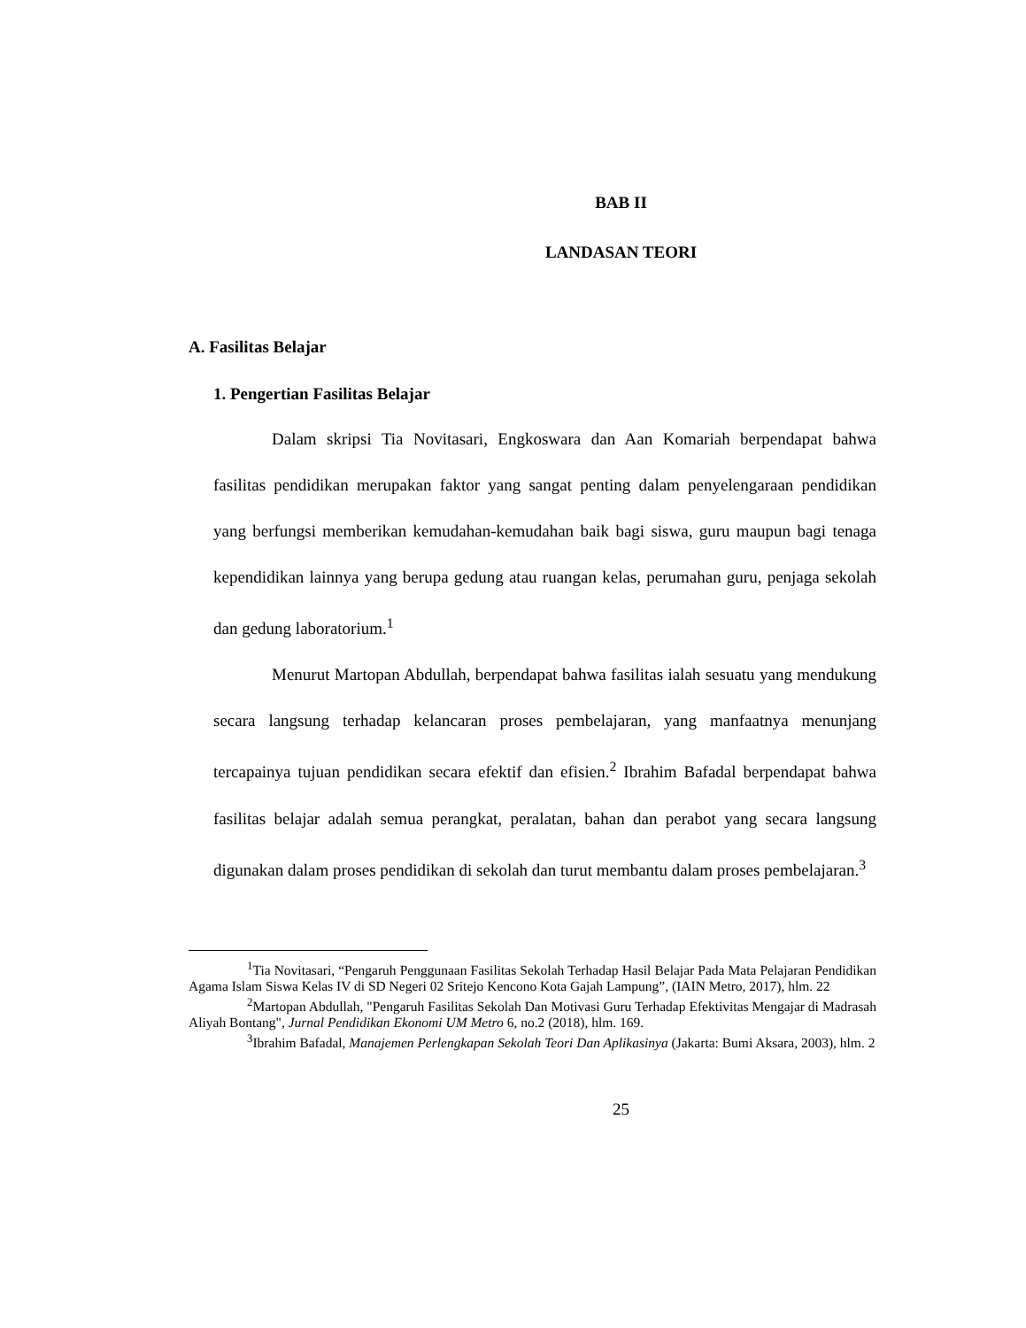BAB II
LANDASAN TEORI
A. Fasilitas Belajar
1. Pengertian Fasilitas Belajar
Dalam skripsi Tia Novitasari, Engkoswara dan Aan Komariah berpendapat bahwa fasilitas pendidikan merupakan faktor yang sangat penting dalam penyelengaraan pendidikan yang berfungsi memberikan kemudahan-kemudahan baik bagi siswa, guru maupun bagi tenaga kependidikan lainnya yang berupa gedung atau ruangan kelas, perumahan guru, penjaga sekolah dan gedung laboratorium.<sup>1</sup>
Menurut Martopan Abdullah, berpendapat bahwa fasilitas ialah sesuatu yang mendukung secara langsung terhadap kelancaran proses pembelajaran, yang manfaatnya menunjang tercapainya tujuan pendidikan secara efektif dan efisien.<sup>2</sup> Ibrahim Bafadal berpendapat bahwa fasilitas belajar adalah semua perangkat, peralatan, bahan dan perabot yang secara langsung digunakan dalam proses pendidikan di sekolah dan turut membantu dalam proses pembelajaran.<sup>3</sup>
<sup>1</sup> Tia Novitasari, “Pengaruh Penggunaan Fasilitas Sekolah Terhadap Hasil Belajar Pada Mata Pelajaran Pendidikan Agama Islam Siswa Kelas IV di SD Negeri 02 Sritejo Kencono Kota Gajah Lampung”, (IAIN Metro, 2017), hlm. 22
<sup>2</sup> Martopan Abdullah, "Pengaruh Fasilitas Sekolah Dan Motivasi Guru Terhadap Efektivitas Mengajar di Madrasah Aliyah Bontang", Jurnal Pendidikan Ekonomi UM Metro 6, no.2 (2018), hlm. 169.
<sup>3</sup> Ibrahim Bafadal, Manajemen Perlengkapan Sekolah Teori Dan Aplikasinya (Jakarta: Bumi Aksara, 2003), hlm. 2
25